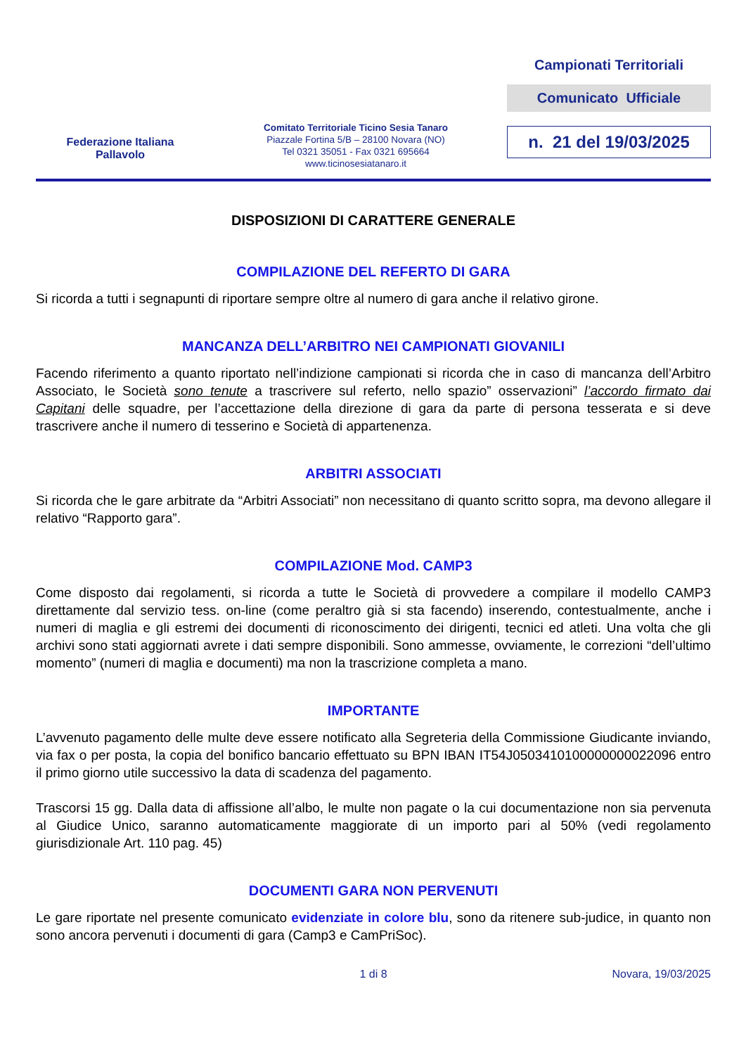Federazione Italiana
Pallavolo
Comitato Territoriale Ticino Sesia Tanaro
Piazzale Fortina 5/B – 28100 Novara (NO)
Tel 0321 35051 - Fax 0321 695664
www.ticinosesiatanaro.it
Campionati Territoriali
Comunicato Ufficiale
n. 21 del 19/03/2025
DISPOSIZIONI DI CARATTERE GENERALE
COMPILAZIONE DEL REFERTO DI GARA
Si ricorda a tutti i segnapunti di riportare sempre oltre al numero di gara anche il relativo girone.
MANCANZA DELL’ARBITRO NEI CAMPIONATI GIOVANILI
Facendo riferimento a quanto riportato nell’indizione campionati si ricorda che in caso di mancanza dell’Arbitro Associato, le Società sono tenute a trascrivere sul referto, nello spazio” osservazioni” l’accordo firmato dai Capitani delle squadre, per l’accettazione della direzione di gara da parte di persona tesserata e si deve trascrivere anche il numero di tesserino e Società di appartenenza.
ARBITRI ASSOCIATI
Si ricorda che le gare arbitrate da “Arbitri Associati” non necessitano di quanto scritto sopra, ma devono allegare il relativo “Rapporto gara”.
COMPILAZIONE Mod. CAMP3
Come disposto dai regolamenti, si ricorda a tutte le Società di provvedere a compilare il modello CAMP3 direttamente dal servizio tess. on-line (come peraltro già si sta facendo) inserendo, contestualmente, anche i numeri di maglia e gli estremi dei documenti di riconoscimento dei dirigenti, tecnici ed atleti. Una volta che gli archivi sono stati aggiornati avrete i dati sempre disponibili. Sono ammesse, ovviamente, le correzioni “dell’ultimo momento” (numeri di maglia e documenti) ma non la trascrizione completa a mano.
IMPORTANTE
L’avvenuto pagamento delle multe deve essere notificato alla Segreteria della Commissione Giudicante inviando, via fax o per posta, la copia del bonifico bancario effettuato su BPN IBAN IT54J0503410100000000022096 entro il primo giorno utile successivo la data di scadenza del pagamento.
Trascorsi 15 gg. Dalla data di affissione all’albo, le multe non pagate o la cui documentazione non sia pervenuta al Giudice Unico, saranno automaticamente maggiorate di un importo pari al 50% (vedi regolamento giurisdizionale Art. 110 pag. 45)
DOCUMENTI GARA NON PERVENUTI
Le gare riportate nel presente comunicato evidenziate in colore blu, sono da ritenere sub-judice, in quanto non sono ancora pervenuti i documenti di gara (Camp3 e CamPriSoc).
1 di 8 Novara, 19/03/2025